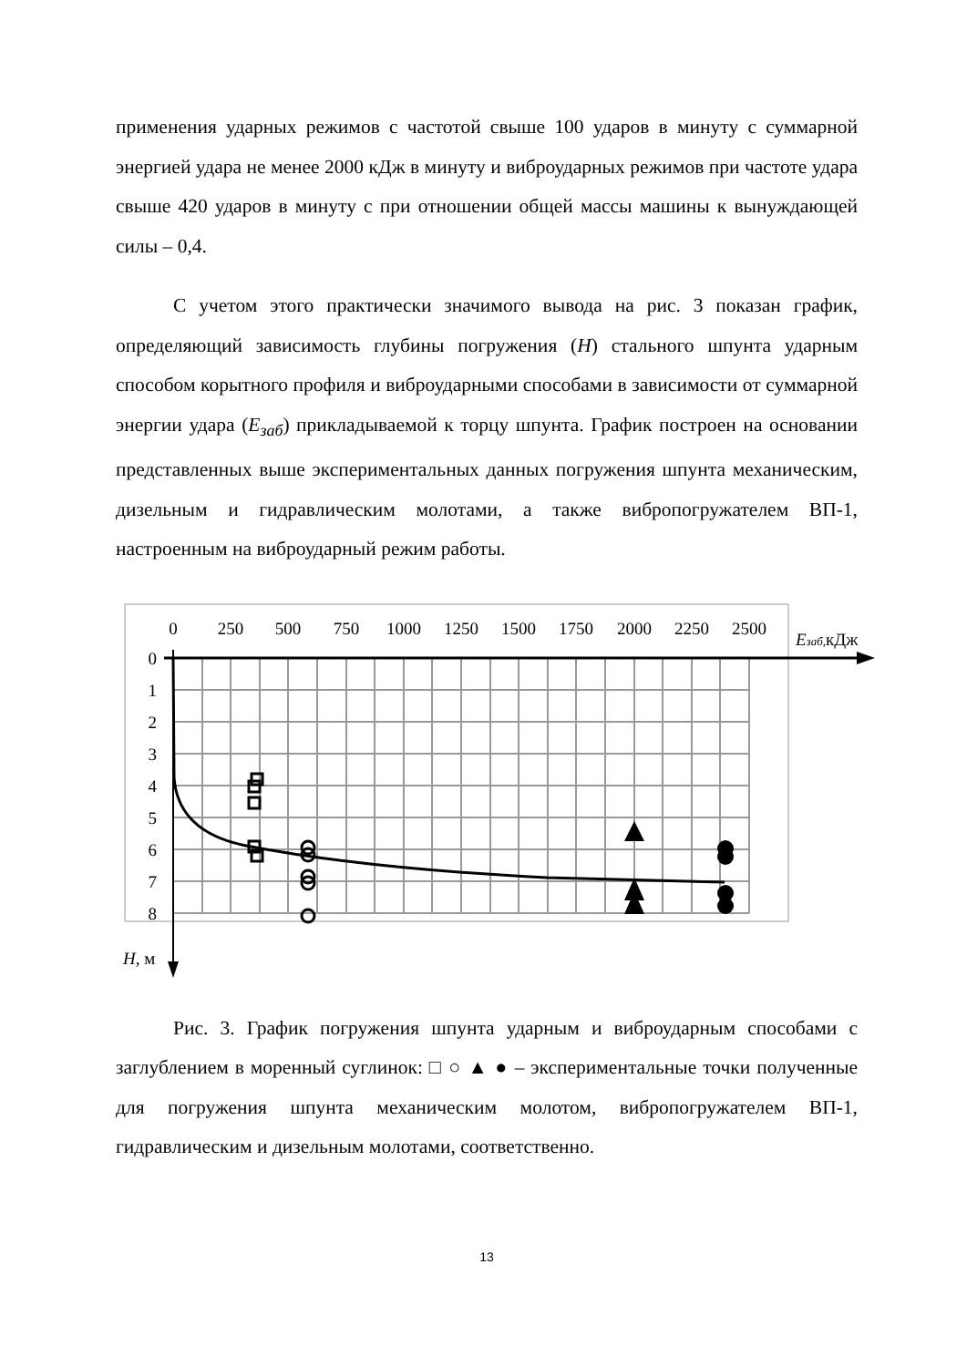применения ударных режимов с частотой свыше 100 ударов в минуту с суммарной энергией удара не менее 2000 кДж в минуту и виброударных режимов при частоте удара свыше 420 ударов в минуту с при отношении общей массы машины к вынуждающей силы – 0,4.
С учетом этого практически значимого вывода на рис. 3 показан график, определяющий зависимость глубины погружения (H) стального шпунта ударным способом корытного профиля и виброударными способами в зависимости от суммарной энергии удара (E<sub>заб</sub>) прикладываемой к торцу шпунта. График построен на основании представленных выше экспериментальных данных погружения шпунта механическим, дизельным и гидравлическим молотами, а также вибропогружателем ВП-1, настроенным на виброударный режим работы.
0
250
500
750
1000
1250
1500
1750
2000
2250
2500
Eзаб,кДж
0
1
2
3
4
5
6
7
8
H, м
Рис. 3. График погружения шпунта ударным и виброударным способами с заглублением в моренный суглинок: □ ○ ▲ ● – экспериментальные точки полученные для погружения шпунта механическим молотом, вибропогружателем ВП-1, гидравлическим и дизельным молотами, соответственно.
13